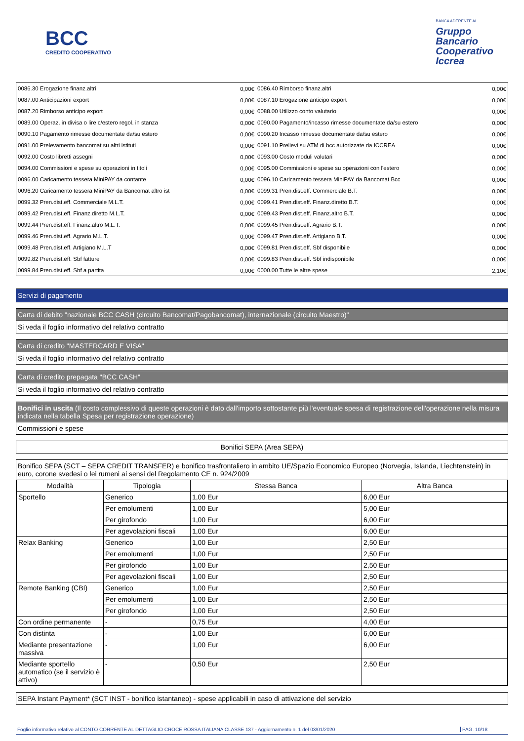BCC
CREDITO COOPERATIVO
BANCA ADERENTE AL
Gruppo
Bancario
Cooperativo
Iccrea
| 0086.30 Erogazione finanz.altri | 0,00€ | 0086.40 Rimborso finanz.altri | 0,00€ |
| 0087.00 Anticipazioni export | 0,00€ | 0087.10 Erogazione anticipo export | 0,00€ |
| 0087.20 Rimborso anticipo export | 0,00€ | 0088.00 Utilizzo conto valutario | 0,00€ |
| 0089.00 Operaz. in divisa o lire c/estero regol. in stanza | 0,00€ | 0090.00 Pagamento/incasso rimesse documentate da/su estero | 0,00€ |
| 0090.10 Pagamento rimesse documentate da/su estero | 0,00€ | 0090.20 Incasso rimesse documentate da/su estero | 0,00€ |
| 0091.00 Prelevamento bancomat su altri istituti | 0,00€ | 0091.10 Prelievi su ATM di bcc autorizzate da ICCREA | 0,00€ |
| 0092.00 Costo libretti assegni | 0,00€ | 0093.00 Costo moduli valutari | 0,00€ |
| 0094.00 Commissioni e spese su operazioni in titoli | 0,00€ | 0095.00 Commissioni e spese su operazioni con l'estero | 0,00€ |
| 0096.00 Caricamento tessera MiniPAY da contante | 0,00€ | 0096.10 Caricamento tessera MiniPAY da Bancomat Bcc | 0,00€ |
| 0096.20 Caricamento tessera MiniPAY da Bancomat altro ist | 0,00€ | 0099.31 Pren.dist.eff. Commerciale B.T. | 0,00€ |
| 0099.32 Pren.dist.eff. Commerciale M.L.T. | 0,00€ | 0099.41 Pren.dist.eff. Finanz.diretto B.T. | 0,00€ |
| 0099.42 Pren.dist.eff. Finanz.diretto M.L.T. | 0,00€ | 0099.43 Pren.dist.eff. Finanz.altro B.T. | 0,00€ |
| 0099.44 Pren.dist.eff. Finanz.altro M.L.T. | 0,00€ | 0099.45 Pren.dist.eff. Agrario B.T. | 0,00€ |
| 0099.46 Pren.dist.eff. Agrario M.L.T. | 0,00€ | 0099.47 Pren.dist.eff. Artigiano B.T. | 0,00€ |
| 0099.48 Pren.dist.eff. Artigiano M.L.T | 0,00€ | 0099.81 Pren.dist.eff. Sbf disponibile | 0,00€ |
| 0099.82 Pren.dist.eff. Sbf fatture | 0,00€ | 0099.83 Pren.dist.eff. Sbf indisponibile | 0,00€ |
| 0099.84 Pren.dist.eff. Sbf a partita | 0,00€ | 0000.00 Tutte le altre spese | 2,10€ |
Servizi di pagamento
Carta di debito "nazionale BCC CASH (circuito Bancomat/Pagobancomat), internazionale (circuito Maestro)"
Si veda il foglio informativo del relativo contratto
Carta di credito "MASTERCARD E VISA"
Si veda il foglio informativo del relativo contratto
Carta di credito prepagata "BCC CASH"
Si veda il foglio informativo del relativo contratto
Bonifici in uscita (Il costo complessivo di queste operazioni è dato dall'importo sottostante più l'eventuale spesa di registrazione dell'operazione nella misura indicata nella tabella Spesa per registrazione operazione)
Commissioni e spese
Bonifici SEPA (Area SEPA)
Bonifico SEPA (SCT – SEPA CREDIT TRANSFER) e bonifico trasfrontaliero in ambito UE/Spazio Economico Europeo (Norvegia, Islanda, Liechtenstein) in euro, corone svedesi o lei rumeni ai sensi del Regolamento CE n. 924/2009
| Modalità | Tipologia | Stessa Banca | Altra Banca |
| --- | --- | --- | --- |
| Sportello | Generico | 1,00 Eur | 6,00 Eur |
| | Per emolumenti | 1,00 Eur | 5,00 Eur |
| | Per girofondo | 1,00 Eur | 6,00 Eur |
| | Per agevolazioni fiscali | 1,00 Eur | 6,00 Eur |
| Relax Banking | Generico | 1,00 Eur | 2,50 Eur |
| | Per emolumenti | 1,00 Eur | 2,50 Eur |
| | Per girofondo | 1,00 Eur | 2,50 Eur |
| | Per agevolazioni fiscali | 1,00 Eur | 2,50 Eur |
| Remote Banking (CBI) | Generico | 1,00 Eur | 2,50 Eur |
| | Per emolumenti | 1,00 Eur | 2,50 Eur |
| | Per girofondo | 1,00 Eur | 2,50 Eur |
| Con ordine permanente | - | 0,75 Eur | 4,00 Eur |
| Con distinta | - | 1,00 Eur | 6,00 Eur |
| Mediante presentazione massiva | - | 1,00 Eur | 6,00 Eur |
| Mediante sportello automatico (se il servizio è attivo) | - | 0,50 Eur | 2,50 Eur |
SEPA Instant Payment* (SCT INST - bonifico istantaneo) - spese applicabili in caso di attivazione del servizio
Foglio informativo relativo al CONTO CORRENTE AL DETTAGLIO CROCE ROSSA ITALIANA CLASSE 137 - Aggiornamento n. 1 del 03/01/2020 PAG. 10/18